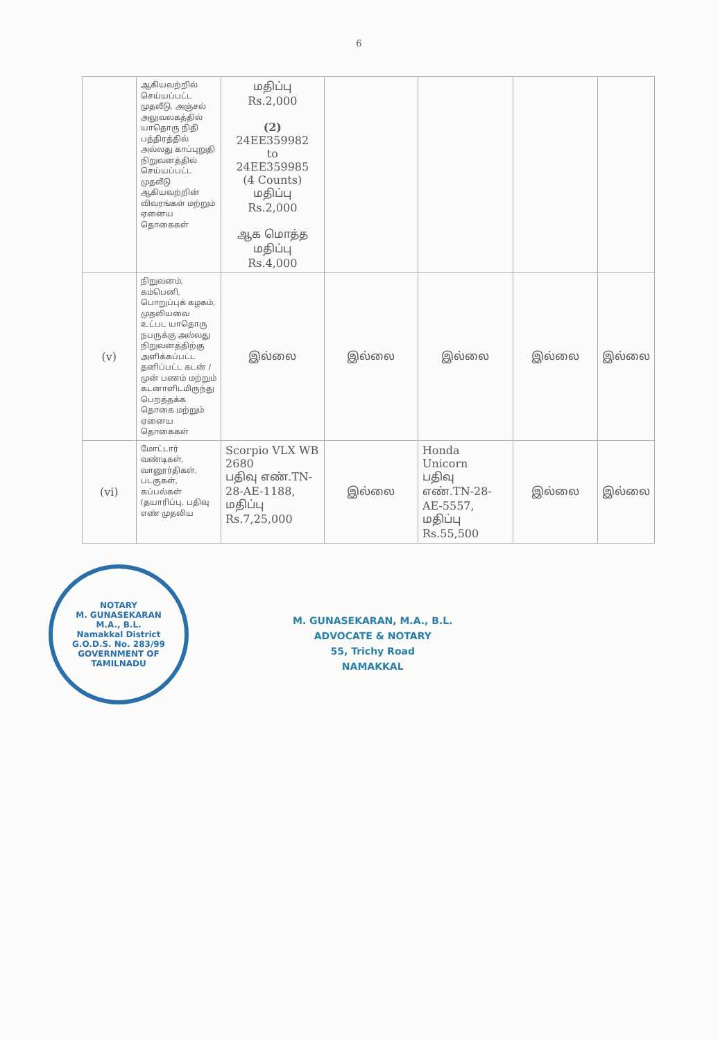6
| | ஆகியவற்றில் செய்யப்பட்ட முதலீடு, அஞ்சல் அலுவலகத்தில் யாதொரு நிதி பத்திரத்தில் அல்லது காப்புறுதி நிறுவனத்தில் செய்யப்பட்ட முதலீடு ஆகியவற்றின் விவரங்கள் மற்றும் ஏனைய தொகைகள் | மதிப்பு Rs.2,000 (2) 24EE359982 to 24EE359985 (4 Counts) மதிப்பு Rs.2,000 ஆக மொத்த மதிப்பு Rs.4,000 | | | | |
| (v) | நிறுவனம், கம்பெனி, பொறுப்புக் கழகம், முதலியவை உட்பட யாதொரு நபருக்கு அல்லது நிறுவனத்திற்கு அளிக்கப்பட்ட தனிப்பட்ட கடன் / முன் பணம் மற்றும் கடனாளிடமிருந்து பெறத்தக்க தொகை மற்றும் ஏனைய தொகைகள் | இல்லை | இல்லை | இல்லை | இல்லை | இல்லை |
| (vi) | மோட்டார் வண்டிகள், வானூர்திகள், படகுகள், கப்பல்கள் (தயாரிப்பு, பதிவு எண் முதலிய | Scorpio VLX WB 2680 பதிவு எண்.TN-28-AE-1188, மதிப்பு Rs.7,25,000 | இல்லை | Honda Unicorn பதிவு எண்.TN-28-AE-5557, மதிப்பு Rs.55,500 | இல்லை | இல்லை |
NOTARY
M. GUNASEKARAN
M.A., B.L.
Namakkal District
G.O.D.S. No. 283/99
GOVERNMENT OF TAMILNADU
M. GUNASEKARAN, M.A., B.L.
ADVOCATE & NOTARY
55, Trichy Road
NAMAKKAL